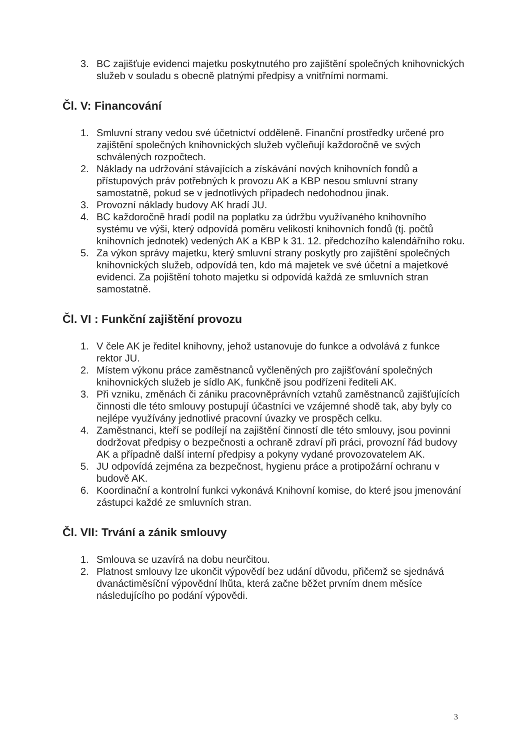3. BC zajišťuje evidenci majetku poskytnutého pro zajištění společných knihovnických služeb v souladu s obecně platnými předpisy a vnitřními normami.
Čl. V: Financování
1. Smluvní strany vedou své účetnictví odděleně. Finanční prostředky určené pro zajištění společných knihovnických služeb vyčleňují každoročně ve svých schválených rozpočtech.
2. Náklady na udržování stávajících a získávání nových knihovních fondů a přístupových práv potřebných k provozu AK a KBP nesou smluvní strany samostatně, pokud se v jednotlivých případech nedohodnou jinak.
3. Provozní náklady budovy AK hradí JU.
4. BC každoročně hradí podíl na poplatku za údržbu využívaného knihovního systému ve výši, který odpovídá poměru velikostí knihovních fondů (tj. počtů knihovních jednotek) vedených AK a KBP k 31. 12. předchozího kalendářního roku.
5. Za výkon správy majetku, který smluvní strany poskytly pro zajištění společných knihovnických služeb, odpovídá ten, kdo má majetek ve své účetní a majetkové evidenci. Za pojištění tohoto majetku si odpovídá každá ze smluvních stran samostatně.
Čl. VI : Funkční zajištění provozu
1. V čele AK je ředitel knihovny, jehož ustanovuje do funkce a odvolává z funkce rektor JU.
2. Místem výkonu práce zaměstnanců vyčleněných pro zajišťování společných knihovnických služeb je sídlo AK, funkčně jsou podřízeni řediteli AK.
3. Při vzniku, změnách či zániku pracovněprávních vztahů zaměstnanců zajišťujících činnosti dle této smlouvy postupují účastníci ve vzájemné shodě tak, aby byly co nejlépe využívány jednotlivé pracovní úvazky ve prospěch celku.
4. Zaměstnanci, kteří se podílejí na zajištění činností dle této smlouvy, jsou povinni dodržovat předpisy o bezpečnosti a ochraně zdraví při práci, provozní řád budovy AK a případně další interní předpisy a pokyny vydané provozovatelem AK.
5. JU odpovídá zejména za bezpečnost, hygienu práce a protipožární ochranu v budově AK.
6. Koordinační a kontrolní funkci vykonává Knihovní komise, do které jsou jmenování zástupci každé ze smluvních stran.
Čl. VII: Trvání a zánik smlouvy
1. Smlouva se uzavírá na dobu neurčitou.
2. Platnost smlouvy lze ukončit výpovědí bez udání důvodu, přičemž se sjednává dvanáctiměsíční výpovědní lhůta, která začne běžet prvním dnem měsíce následujícího po podání výpovědi.
3